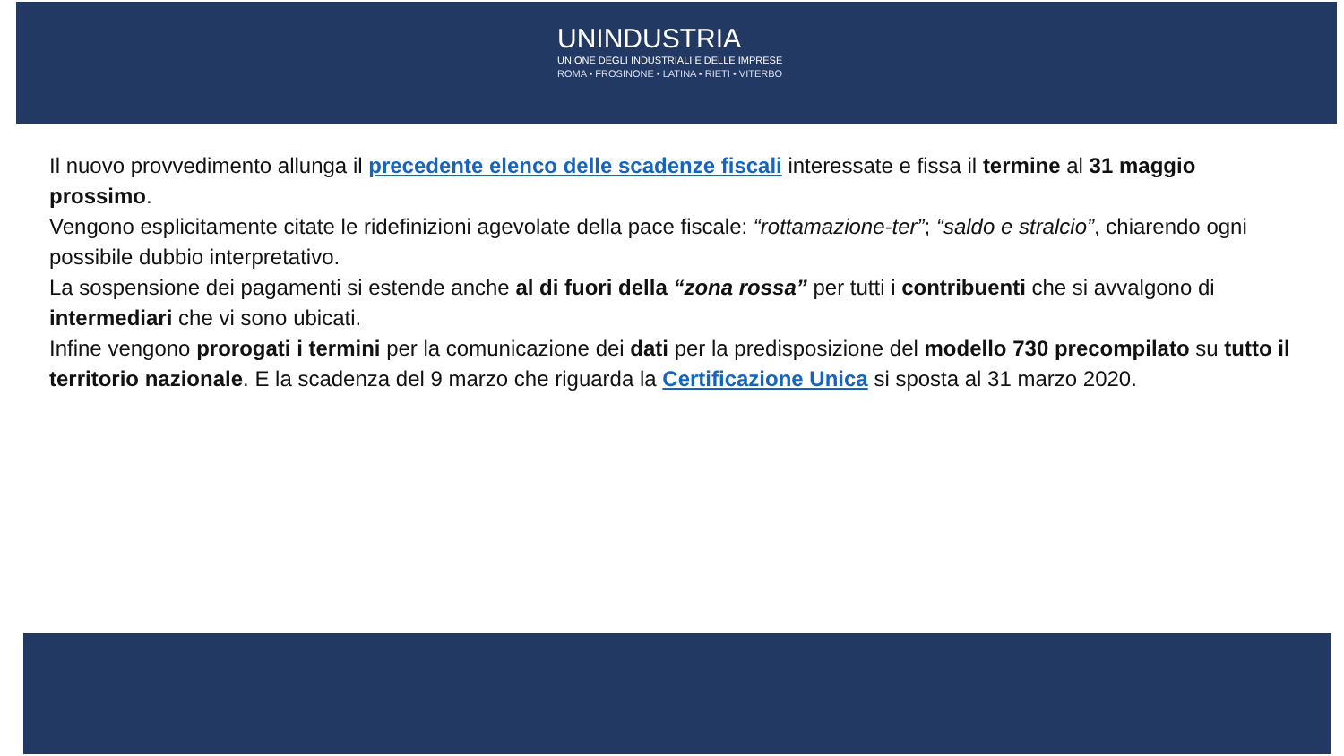UNINDUSTRIA
UNIONE DEGLI INDUSTRIALI E DELLE IMPRESE
ROMA • FROSINONE • LATINA • RIETI • VITERBO
Il nuovo provvedimento allunga il precedente elenco delle scadenze fiscali interessate e fissa il termine al 31 maggio prossimo.
Vengono esplicitamente citate le ridefinizioni agevolate della pace fiscale: “rottamazione-ter”; “saldo e stralcio”, chiarendo ogni possibile dubbio interpretativo.
La sospensione dei pagamenti si estende anche al di fuori della “zona rossa” per tutti i contribuenti che si avvalgono di intermediari che vi sono ubicati.
Infine vengono prorogati i termini per la comunicazione dei dati per la predisposizione del modello 730 precompilato su tutto il territorio nazionale. E la scadenza del 9 marzo che riguarda la Certificazione Unica si sposta al 31 marzo 2020.